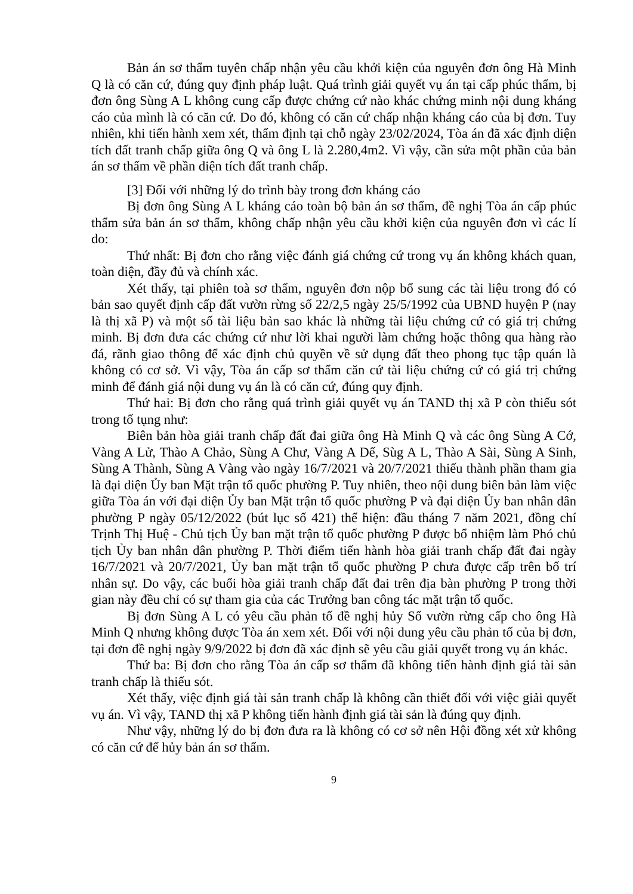Bản án sơ thẩm tuyên chấp nhận yêu cầu khởi kiện của nguyên đơn ông Hà Minh Q là có căn cứ, đúng quy định pháp luật. Quá trình giải quyết vụ án tại cấp phúc thẩm, bị đơn ông Sùng A L không cung cấp được chứng cứ nào khác chứng minh nội dung kháng cáo của mình là có căn cứ. Do đó, không có căn cứ chấp nhận kháng cáo của bị đơn. Tuy nhiên, khi tiến hành xem xét, thẩm định tại chỗ ngày 23/02/2024, Tòa án đã xác định diện tích đất tranh chấp giữa ông Q và ông L là 2.280,4m2. Vì vậy, cần sửa một phần của bản án sơ thẩm về phần diện tích đất tranh chấp.
[3] Đối với những lý do trình bày trong đơn kháng cáo
Bị đơn ông Sùng A L kháng cáo toàn bộ bản án sơ thẩm, đề nghị Tòa án cấp phúc thẩm sửa bản án sơ thẩm, không chấp nhận yêu cầu khởi kiện của nguyên đơn vì các lí do:
Thứ nhất: Bị đơn cho rằng việc đánh giá chứng cứ trong vụ án không khách quan, toàn diện, đầy đủ và chính xác.
Xét thấy, tại phiên toà sơ thẩm, nguyên đơn nộp bổ sung các tài liệu trong đó có bản sao quyết định cấp đất vườn rừng số 22/2,5 ngày 25/5/1992 của UBND huyện P (nay là thị xã P) và một số tài liệu bản sao khác là những tài liệu chứng cứ có giá trị chứng minh. Bị đơn đưa các chứng cứ như lời khai người làm chứng hoặc thông qua hàng rào đá, rãnh giao thông để xác định chủ quyền về sử dụng đất theo phong tục tập quán là không có cơ sở. Vì vậy, Tòa án cấp sơ thẩm căn cứ tài liệu chứng cứ có giá trị chứng minh để đánh giá nội dung vụ án là có căn cứ, đúng quy định.
Thứ hai: Bị đơn cho rằng quá trình giải quyết vụ án TAND thị xã P còn thiếu sót trong tố tụng như:
Biên bản hòa giải tranh chấp đất đai giữa ông Hà Minh Q và các ông Sùng A Cớ, Vàng A Lử, Thào A Chảo, Sùng A Chư, Vàng A Dế, Sùg A L, Thào A Sài, Sùng A Sinh, Sùng A Thành, Sùng A Vàng vào ngày 16/7/2021 và 20/7/2021 thiếu thành phần tham gia là đại diện Ủy ban Mặt trận tổ quốc phường P. Tuy nhiên, theo nội dung biên bản làm việc giữa Tòa án với đại diện Ủy ban Mặt trận tổ quốc phường P và đại diện Ủy ban nhân dân phường P ngày 05/12/2022 (bút lục số 421) thể hiện: đầu tháng 7 năm 2021, đồng chí Trịnh Thị Huệ - Chủ tịch Ủy ban mặt trận tổ quốc phường P được bổ nhiệm làm Phó chủ tịch Ủy ban nhân dân phường P. Thời điểm tiến hành hòa giải tranh chấp đất đai ngày 16/7/2021 và 20/7/2021, Ủy ban mặt trận tổ quốc phường P chưa được cấp trên bố trí nhân sự. Do vậy, các buổi hòa giải tranh chấp đất đai trên địa bàn phường P trong thời gian này đều chỉ có sự tham gia của các Trưởng ban công tác mặt trận tổ quốc.
Bị đơn Sùng A L có yêu cầu phản tố đề nghị hủy Sổ vườn rừng cấp cho ông Hà Minh Q nhưng không được Tòa án xem xét. Đối với nội dung yêu cầu phản tố của bị đơn, tại đơn đề nghị ngày 9/9/2022 bị đơn đã xác định sẽ yêu cầu giải quyết trong vụ án khác.
Thứ ba: Bị đơn cho rằng Tòa án cấp sơ thẩm đã không tiến hành định giá tài sản tranh chấp là thiếu sót.
Xét thấy, việc định giá tài sản tranh chấp là không cần thiết đối với việc giải quyết vụ án. Vì vậy, TAND thị xã P không tiến hành định giá tài sản là đúng quy định.
Như vậy, những lý do bị đơn đưa ra là không có cơ sở nên Hội đồng xét xử không có căn cứ để hủy bản án sơ thẩm.
9